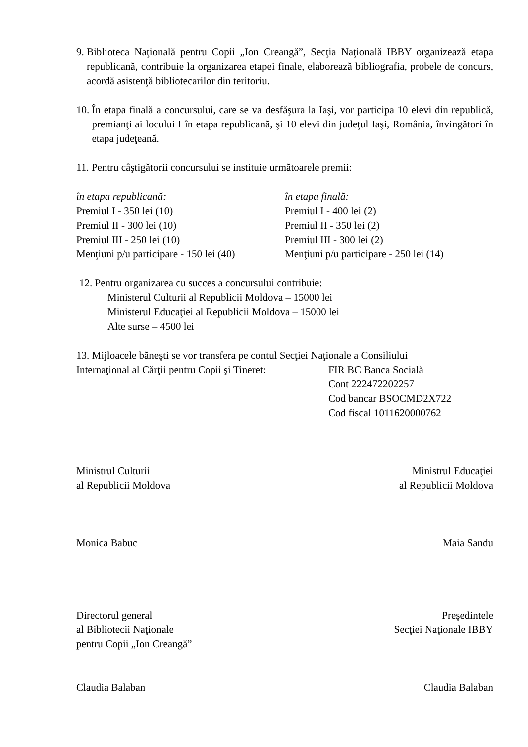9. Biblioteca Naţională pentru Copii „Ion Creangă”, Secţia Naţională IBBY organizează etapa republicană, contribuie la organizarea etapei finale, elaborează bibliografia, probele de concurs, acordă asistenţă bibliotecarilor din teritoriu.
10. În etapa finală a concursului, care se va desfăşura la Iaşi, vor participa 10 elevi din republică, premianţi ai locului I în etapa republicană, şi 10 elevi din judeţul Iaşi, România, învingători în etapa judeţeană.
11. Pentru câştigătorii concursului se instituie următoarele premii:
în etapa republicană:
Premiul I - 350 lei (10)
Premiul II - 300 lei (10)
Premiul III - 250 lei (10)
Menţiuni p/u participare - 150 lei (40)
în etapa finală:
Premiul I - 400 lei (2)
Premiul II - 350 lei (2)
Premiul III - 300 lei (2)
Menţiuni p/u participare - 250 lei (14)
12. Pentru organizarea cu succes a concursului contribuie:
Ministerul Culturii al Republicii Moldova – 15000 lei
Ministerul Educaţiei al Republicii Moldova – 15000 lei
Alte surse – 4500 lei
13. Mijloacele băneşti se vor transfera pe contul Secţiei Naţionale a Consiliului
Internaţional al Cărţii pentru Copii şi Tineret: FIR BC Banca Socială
Cont 222472202257
Cod bancar BSOCMD2X722
Cod fiscal 1011620000762
Ministrul Culturii
al Republicii Moldova Ministrul Educaţiei
al Republicii Moldova
Monica Babuc Maia Sandu
Directorul general
al Bibliotecii Naţionale
pentru Copii „Ion Creangă” Preşedintele
Secţiei Naţionale IBBY
Claudia Balaban Claudia Balaban